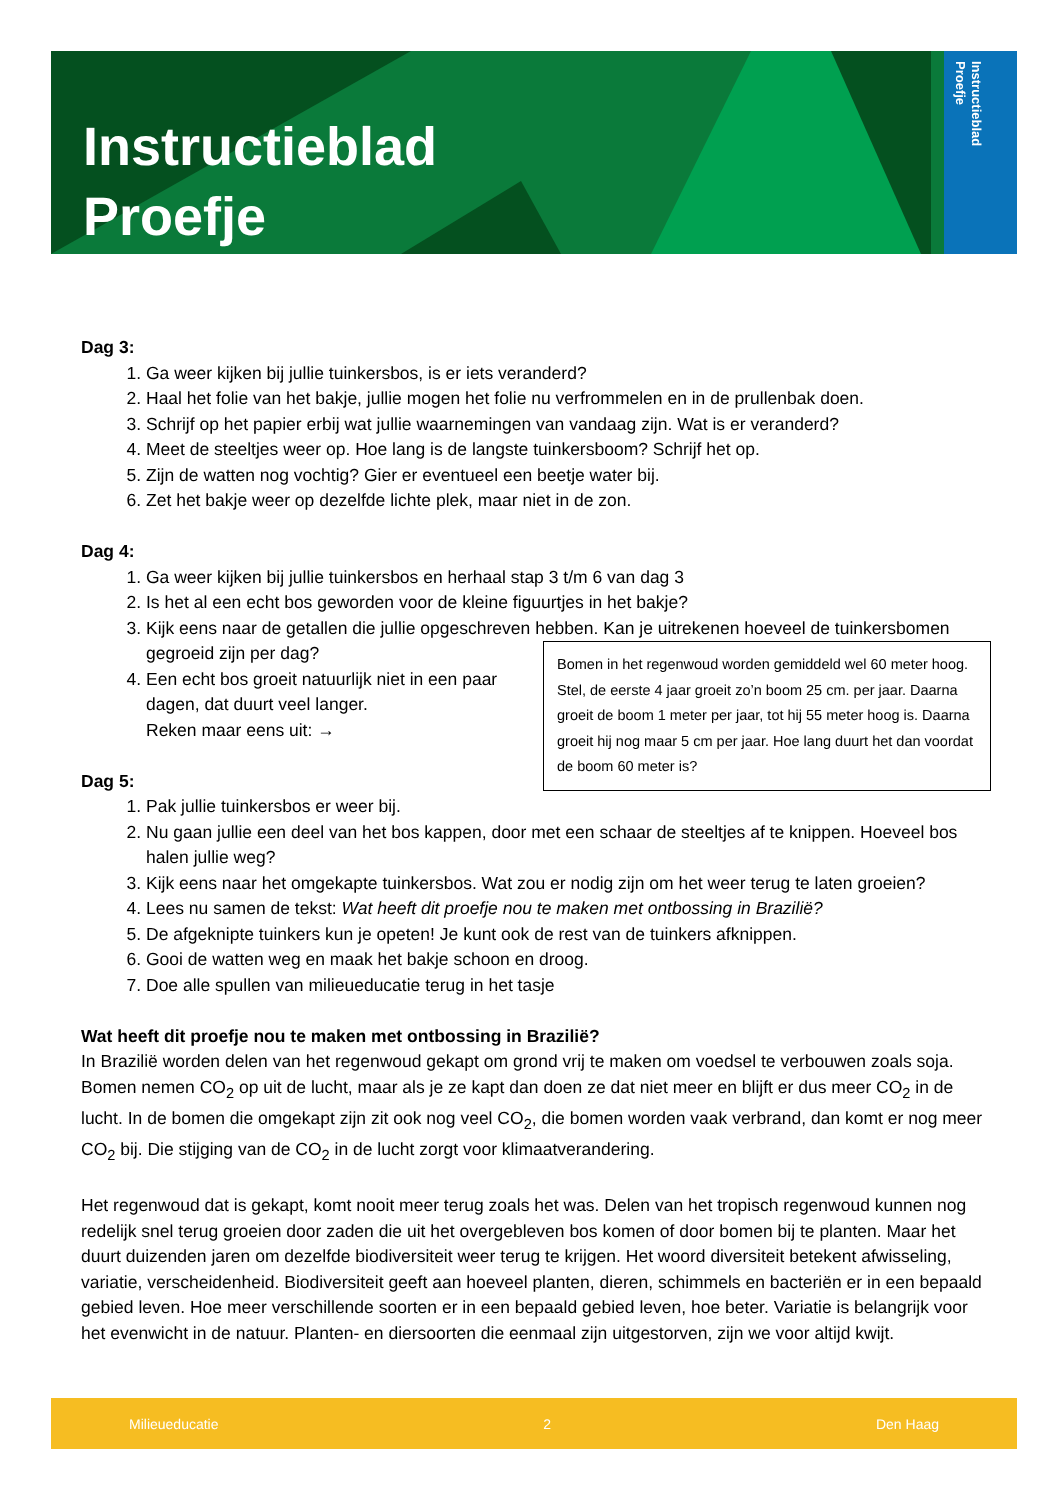Instructieblad
Proefje
Instructieblad
Proefje
Dag 3:
1. Ga weer kijken bij jullie tuinkersbos, is er iets veranderd?
2. Haal het folie van het bakje, jullie mogen het folie nu verfrommelen en in de prullenbak doen.
3. Schrijf op het papier erbij wat jullie waarnemingen van vandaag zijn. Wat is er veranderd?
4. Meet de steeltjes weer op. Hoe lang is de langste tuinkersboom? Schrijf het op.
5. Zijn de watten nog vochtig? Gier er eventueel een beetje water bij.
6. Zet het bakje weer op dezelfde lichte plek, maar niet in de zon.
Dag 4:
1. Ga weer kijken bij jullie tuinkersbos en herhaal stap 3 t/m 6 van dag 3
2. Is het al een echt bos geworden voor de kleine figuurtjes in het bakje?
3. Kijk eens naar de getallen die jullie opgeschreven hebben. Kan je uitrekenen hoeveel de tuinkersbomen gegroeid zijn per dag?
Bomen in het regenwoud worden gemiddeld wel 60 meter hoog. Stel, de eerste 4 jaar groeit zo’n boom 25 cm. per jaar. Daarna groeit de boom 1 meter per jaar, tot hij 55 meter hoog is. Daarna groeit hij nog maar 5 cm per jaar. Hoe lang duurt het dan voordat de boom 60 meter is?
4. Een echt bos groeit natuurlijk niet in een paar dagen, dat duurt veel langer.
Reken maar eens uit: →
Dag 5:
1. Pak jullie tuinkersbos er weer bij.
2. Nu gaan jullie een deel van het bos kappen, door met een schaar de steeltjes af te knippen. Hoeveel bos halen jullie weg?
3. Kijk eens naar het omgekapte tuinkersbos. Wat zou er nodig zijn om het weer terug te laten groeien?
4. Lees nu samen de tekst: Wat heeft dit proefje nou te maken met ontbossing in Brazilië?
5. De afgeknipte tuinkers kun je opeten! Je kunt ook de rest van de tuinkers afknippen.
6. Gooi de watten weg en maak het bakje schoon en droog.
7. Doe alle spullen van milieueducatie terug in het tasje
Wat heeft dit proefje nou te maken met ontbossing in Brazilië?
In Brazilië worden delen van het regenwoud gekapt om grond vrij te maken om voedsel te verbouwen zoals soja. Bomen nemen CO<sub>2</sub> op uit de lucht, maar als je ze kapt dan doen ze dat niet meer en blijft er dus meer CO<sub>2</sub> in de lucht. In de bomen die omgekapt zijn zit ook nog veel CO<sub>2</sub>, die bomen worden vaak verbrand, dan komt er nog meer CO<sub>2</sub> bij. Die stijging van de CO<sub>2</sub> in de lucht zorgt voor klimaatverandering.
Het regenwoud dat is gekapt, komt nooit meer terug zoals het was. Delen van het tropisch regenwoud kunnen nog redelijk snel terug groeien door zaden die uit het overgebleven bos komen of door bomen bij te planten. Maar het duurt duizenden jaren om dezelfde biodiversiteit weer terug te krijgen. Het woord diversiteit betekent afwisseling, variatie, verscheidenheid. Biodiversiteit geeft aan hoeveel planten, dieren, schimmels en bacteriën er in een bepaald gebied leven. Hoe meer verschillende soorten er in een bepaald gebied leven, hoe beter. Variatie is belangrijk voor het evenwicht in de natuur. Planten- en diersoorten die eenmaal zijn uitgestorven, zijn we voor altijd kwijt.
Milieueducatie 2 Den Haag